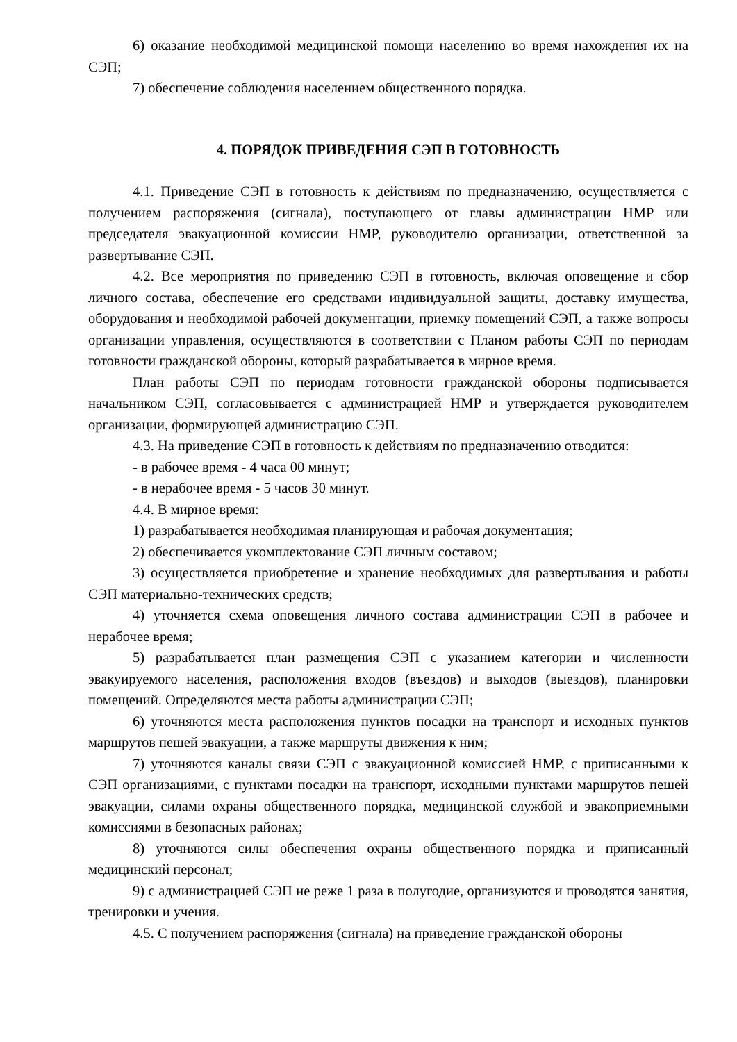6) оказание необходимой медицинской помощи населению во время нахождения их на СЭП;
7) обеспечение соблюдения населением общественного порядка.
4. ПОРЯДОК ПРИВЕДЕНИЯ СЭП В ГОТОВНОСТЬ
4.1. Приведение СЭП в готовность к действиям по предназначению, осуществляется с получением распоряжения (сигнала), поступающего от главы администрации НМР или председателя эвакуационной комиссии НМР, руководителю организации, ответственной за развертывание СЭП.
4.2. Все мероприятия по приведению СЭП в готовность, включая оповещение и сбор личного состава, обеспечение его средствами индивидуальной защиты, доставку имущества, оборудования и необходимой рабочей документации, приемку помещений СЭП, а также вопросы организации управления, осуществляются в соответствии с Планом работы СЭП по периодам готовности гражданской обороны, который разрабатывается в мирное время.
План работы СЭП по периодам готовности гражданской обороны подписывается начальником СЭП, согласовывается с администрацией НМР и утверждается руководителем организации, формирующей администрацию СЭП.
4.3. На приведение СЭП в готовность к действиям по предназначению отводится:
- в рабочее время - 4 часа 00 минут;
- в нерабочее время - 5 часов 30 минут.
4.4. В мирное время:
1) разрабатывается необходимая планирующая и рабочая документация;
2) обеспечивается укомплектование СЭП личным составом;
3) осуществляется приобретение и хранение необходимых для развертывания и работы СЭП материально-технических средств;
4) уточняется схема оповещения личного состава администрации СЭП в рабочее и нерабочее время;
5) разрабатывается план размещения СЭП с указанием категории и численности эвакуируемого населения, расположения входов (въездов) и выходов (выездов), планировки помещений. Определяются места работы администрации СЭП;
6) уточняются места расположения пунктов посадки на транспорт и исходных пунктов маршрутов пешей эвакуации, а также маршруты движения к ним;
7) уточняются каналы связи СЭП с эвакуационной комиссией НМР, с приписанными к СЭП организациями, с пунктами посадки на транспорт, исходными пунктами маршрутов пешей эвакуации, силами охраны общественного порядка, медицинской службой и эвакоприемными комиссиями в безопасных районах;
8) уточняются силы обеспечения охраны общественного порядка и приписанный медицинский персонал;
9) с администрацией СЭП не реже 1 раза в полугодие, организуются и проводятся занятия, тренировки и учения.
4.5. С получением распоряжения (сигнала) на приведение гражданской обороны